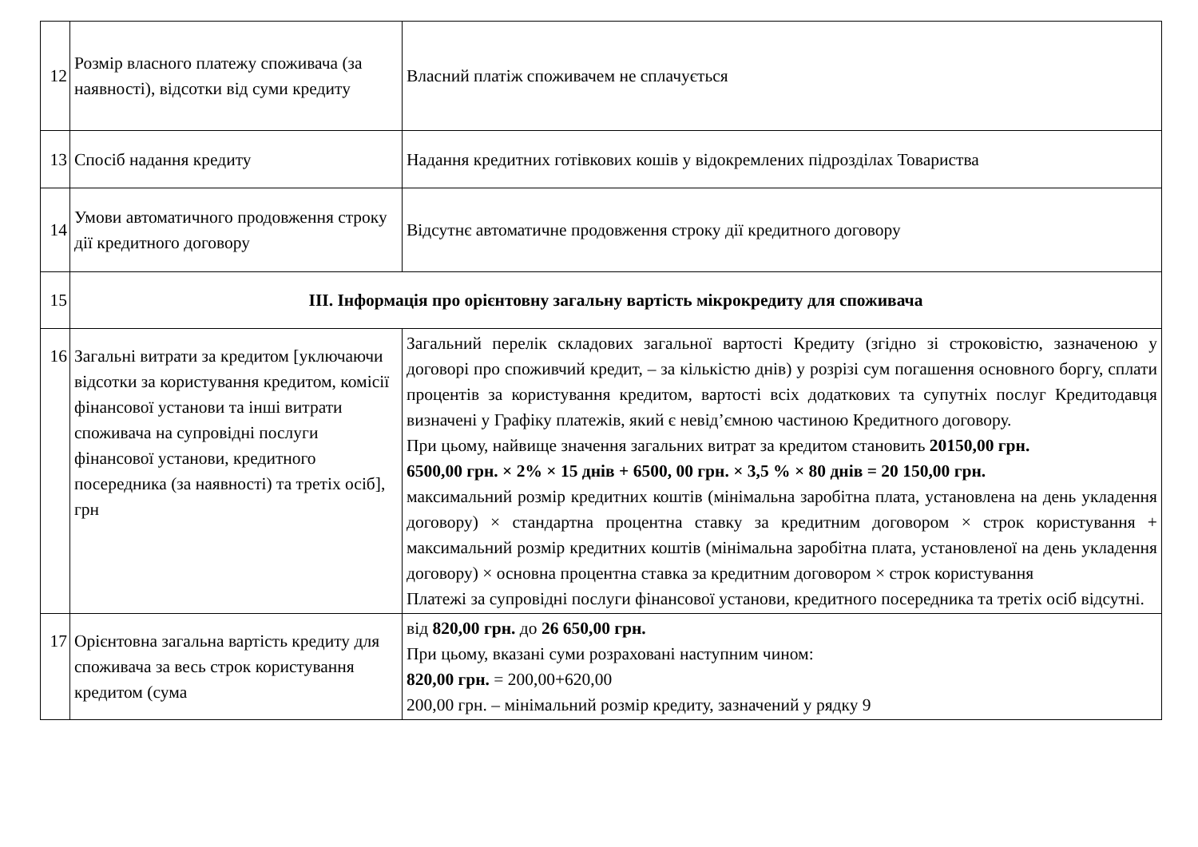| 12 | Розмір власного платежу споживача (за наявності), відсотки від суми кредиту | Власний платіж споживачем не сплачується |
| 13 | Спосіб надання кредиту | Надання кредитних готівкових кошів у відокремлених підрозділах Товариства |
| 14 | Умови автоматичного продовження строку дії кредитного договору | Відсутнє автоматичне продовження строку дії кредитного договору |
| 15 | ІІІ. Інформація про орієнтовну загальну вартість мікрокредиту для споживача | |
| 16 | Загальні витрати за кредитом [уключаючи відсотки за користування кредитом, комісії фінансової установи та інші витрати споживача на супровідні послуги фінансової установи, кредитного посередника (за наявності) та третіх осіб], грн | Загальний перелік складових загальної вартості Кредиту (згідно зі строковістю, зазначеною у договорі про споживчий кредит, – за кількістю днів) у розрізі сум погашення основного боргу, сплати процентів за користування кредитом, вартості всіх додаткових та супутніх послуг Кредитодавця визначені у Графіку платежів, який є невід’ємною частиною Кредитного договору. При цьому, найвище значення загальних витрат за кредитом становить 20150,00 грн. 6500,00 грн. × 2% × 15 днів + 6500, 00 грн. × 3,5 % × 80 днів = 20 150,00 грн. максимальний розмір кредитних коштів (мінімальна заробітна плата, установлена на день укладення договору) × стандартна процентна ставку за кредитним договором × строк користування + максимальний розмір кредитних коштів (мінімальна заробітна плата, установленої на день укладення договору) × основна процентна ставка за кредитним договором × строк користування Платежі за супровідні послуги фінансової установи, кредитного посередника та третіх осіб відсутні. |
| 17 | Орієнтовна загальна вартість кредиту для споживача за весь строк користування кредитом (сума | від 820,00 грн. до 26 650,00 грн. При цьому, вказані суми розраховані наступним чином: 820,00 грн. = 200,00+620,00 200,00 грн. – мінімальний розмір кредиту, зазначений у рядку 9 |